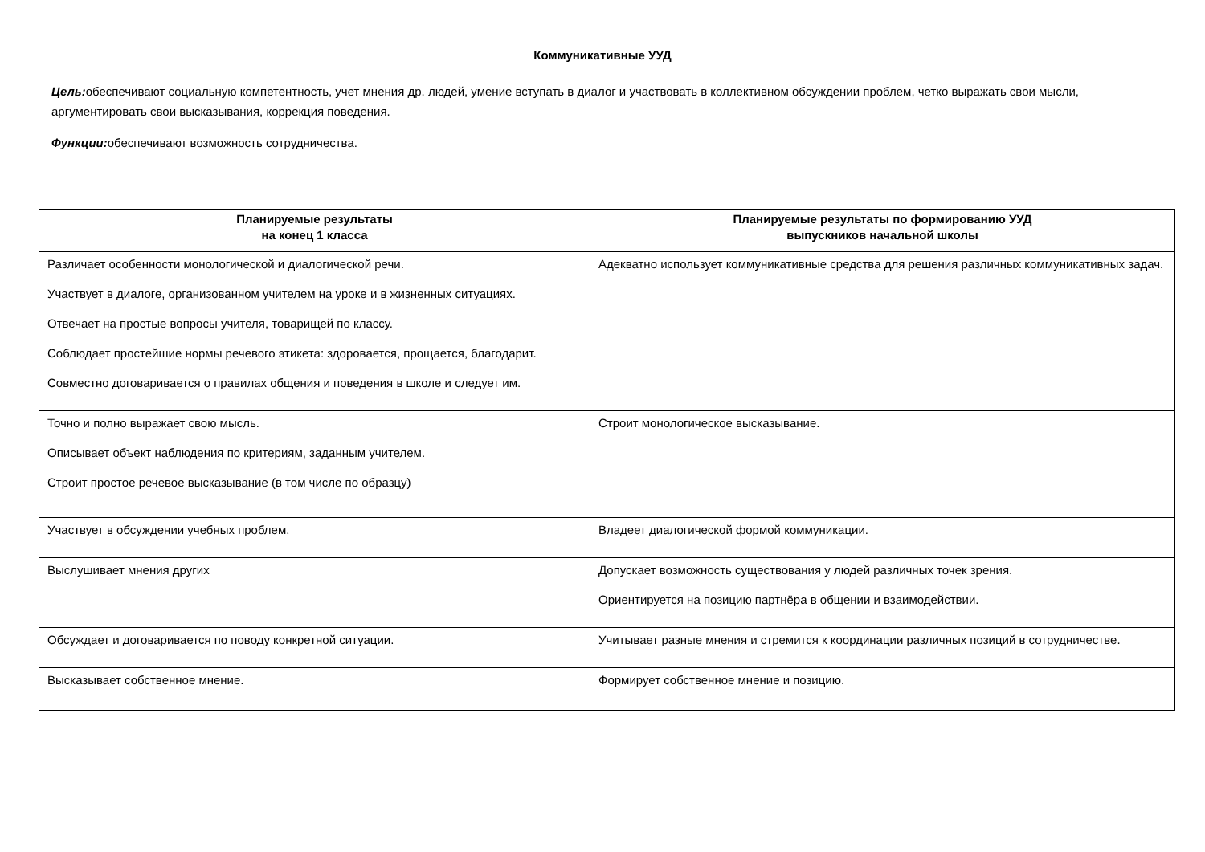Коммуникативные УУД
Цель: обеспечивают социальную компетентность, учет мнения др. людей, умение вступать в диалог и участвовать в коллективном обсуждении проблем, четко выражать свои мысли, аргументировать свои высказывания, коррекция поведения.
Функции: обеспечивают возможность сотрудничества.
| Планируемые результаты на конец 1 класса | Планируемые результаты по формированию УУД выпускников начальной школы |
| --- | --- |
| Различает особенности монологической и диалогической речи. Участвует в диалоге, организованном учителем на уроке и в жизненных ситуациях. Отвечает на простые вопросы учителя, товарищей по классу. Соблюдает простейшие нормы речевого этикета: здоровается, прощается, благодарит. Совместно договаривается о правилах общения и поведения в школе и следует им. | Адекватно использует коммуникативные средства для решения различных коммуникативных задач. |
| Точно и полно выражает свою мысль. Описывает объект наблюдения по критериям, заданным учителем. Строит простое речевое высказывание (в том числе по образцу) | Строит монологическое высказывание. |
| Участвует в обсуждении учебных проблем. | Владеет диалогической формой коммуникации. |
| Выслушивает мнения других | Допускает возможность существования у людей различных точек зрения. Ориентируется на позицию партнёра в общении и взаимодействии. |
| Обсуждает и договаривается по поводу конкретной ситуации. | Учитывает разные мнения и стремится к координации различных позиций в сотрудничестве. |
| Высказывает собственное мнение. | Формирует собственное мнение и позицию. |